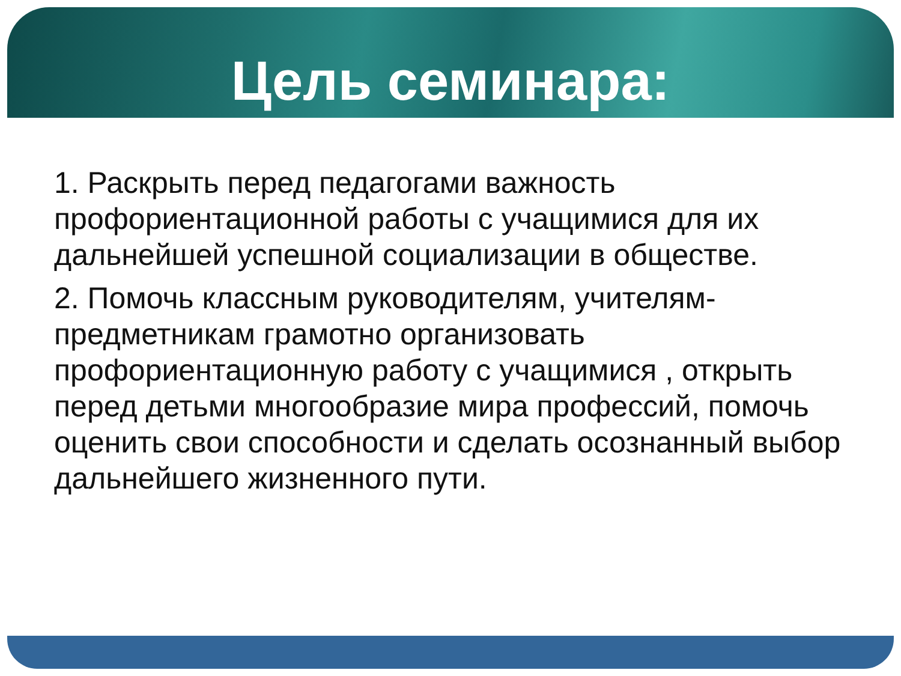Цель семинара:
1. Раскрыть перед педагогами важность профориентационной работы с учащимися для их дальнейшей успешной социализации в обществе.
2. Помочь классным руководителям, учителям-предметникам грамотно организовать профориентационную работу с учащимися , открыть перед детьми многообразие мира профессий, помочь оценить свои способности и сделать осознанный выбор дальнейшего жизненного пути.